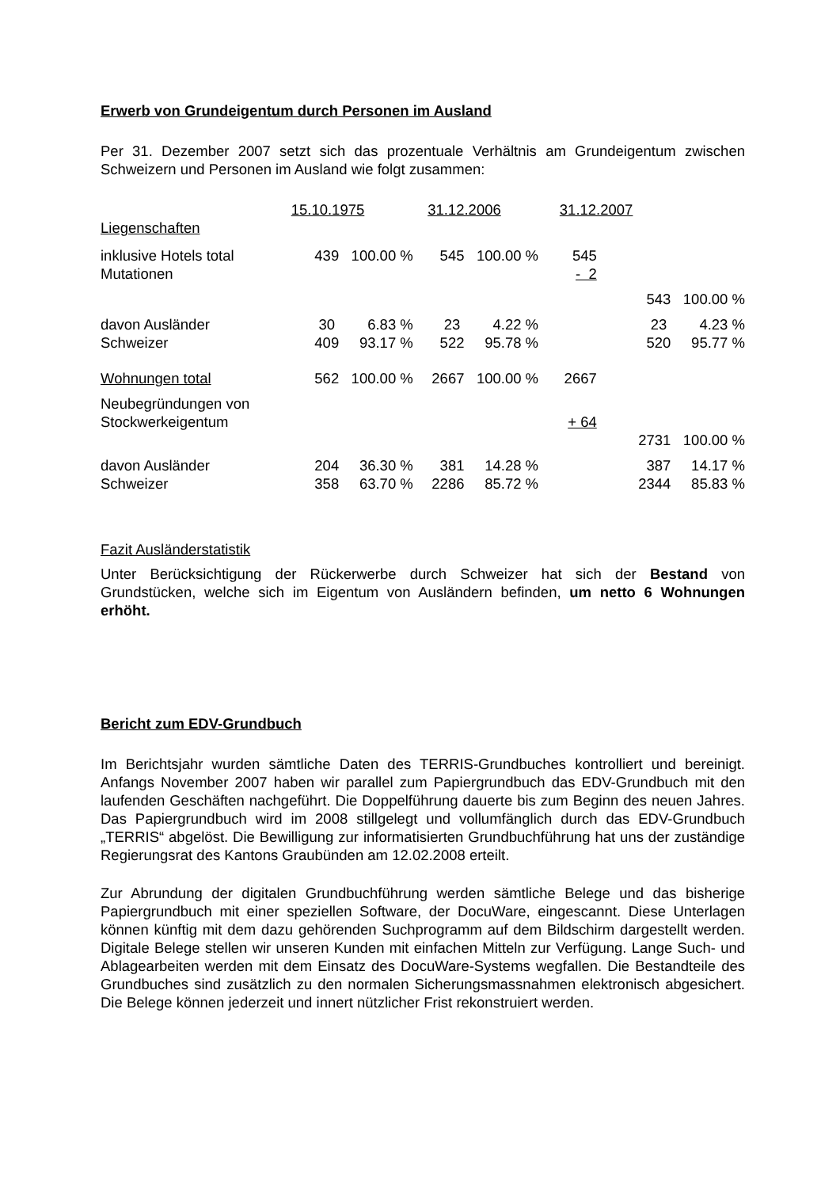Erwerb von Grundeigentum durch Personen im Ausland
Per 31. Dezember 2007 setzt sich das prozentuale Verhältnis am Grundeigentum zwischen Schweizern und Personen im Ausland wie folgt zusammen:
| | 15.10.1975 | | 31.12.2006 | | 31.12.2007 | |
| Liegenschaften | | | | | | |
| inklusive Hotels total | 439 100.00 % | | 545 100.00 % | | 545 | |
| Mutationen | | | | | - 2 | |
| | | | | | 543 100.00 % | |
| davon Ausländer | 30 6.83 % | | 23 4.22 % | | 23 4.23 % | |
| Schweizer | 409 93.17 % | | 522 95.78 % | | 520 95.77 % | |
| Wohnungen total | 562 100.00 % | | 2667 100.00 % | | 2667 | |
| Neubegründungen von Stockwerkeigentum | | | | | + 64 | |
| | | | | | 2731 100.00 % | |
| davon Ausländer | 204 36.30 % | | 381 14.28 % | | 387 14.17 % | |
| Schweizer | 358 63.70 % | | 2286 85.72 % | | 2344 85.83 % | |
Fazit Ausländerstatistik
Unter Berücksichtigung der Rückerwerbe durch Schweizer hat sich der Bestand von Grundstücken, welche sich im Eigentum von Ausländern befinden, um netto 6 Wohnungen erhöht.
Bericht zum EDV-Grundbuch
Im Berichtsjahr wurden sämtliche Daten des TERRIS-Grundbuches kontrolliert und bereinigt. Anfangs November 2007 haben wir parallel zum Papiergrundbuch das EDV-Grundbuch mit den laufenden Geschäften nachgeführt. Die Doppelführung dauerte bis zum Beginn des neuen Jahres. Das Papiergrundbuch wird im 2008 stillgelegt und vollumfänglich durch das EDV-Grundbuch „TERRIS“ abgelöst. Die Bewilligung zur informatisierten Grundbuchführung hat uns der zuständige Regierungsrat des Kantons Graubünden am 12.02.2008 erteilt.
Zur Abrundung der digitalen Grundbuchführung werden sämtliche Belege und das bisherige Papiergrundbuch mit einer speziellen Software, der DocuWare, eingescannt. Diese Unterlagen können künftig mit dem dazu gehörenden Suchprogramm auf dem Bildschirm dargestellt werden. Digitale Belege stellen wir unseren Kunden mit einfachen Mitteln zur Verfügung. Lange Such- und Ablagearbeiten werden mit dem Einsatz des DocuWare-Systems wegfallen. Die Bestandteile des Grundbuches sind zusätzlich zu den normalen Sicherungsmassnahmen elektronisch abgesichert. Die Belege können jederzeit und innert nützlicher Frist rekonstruiert werden.